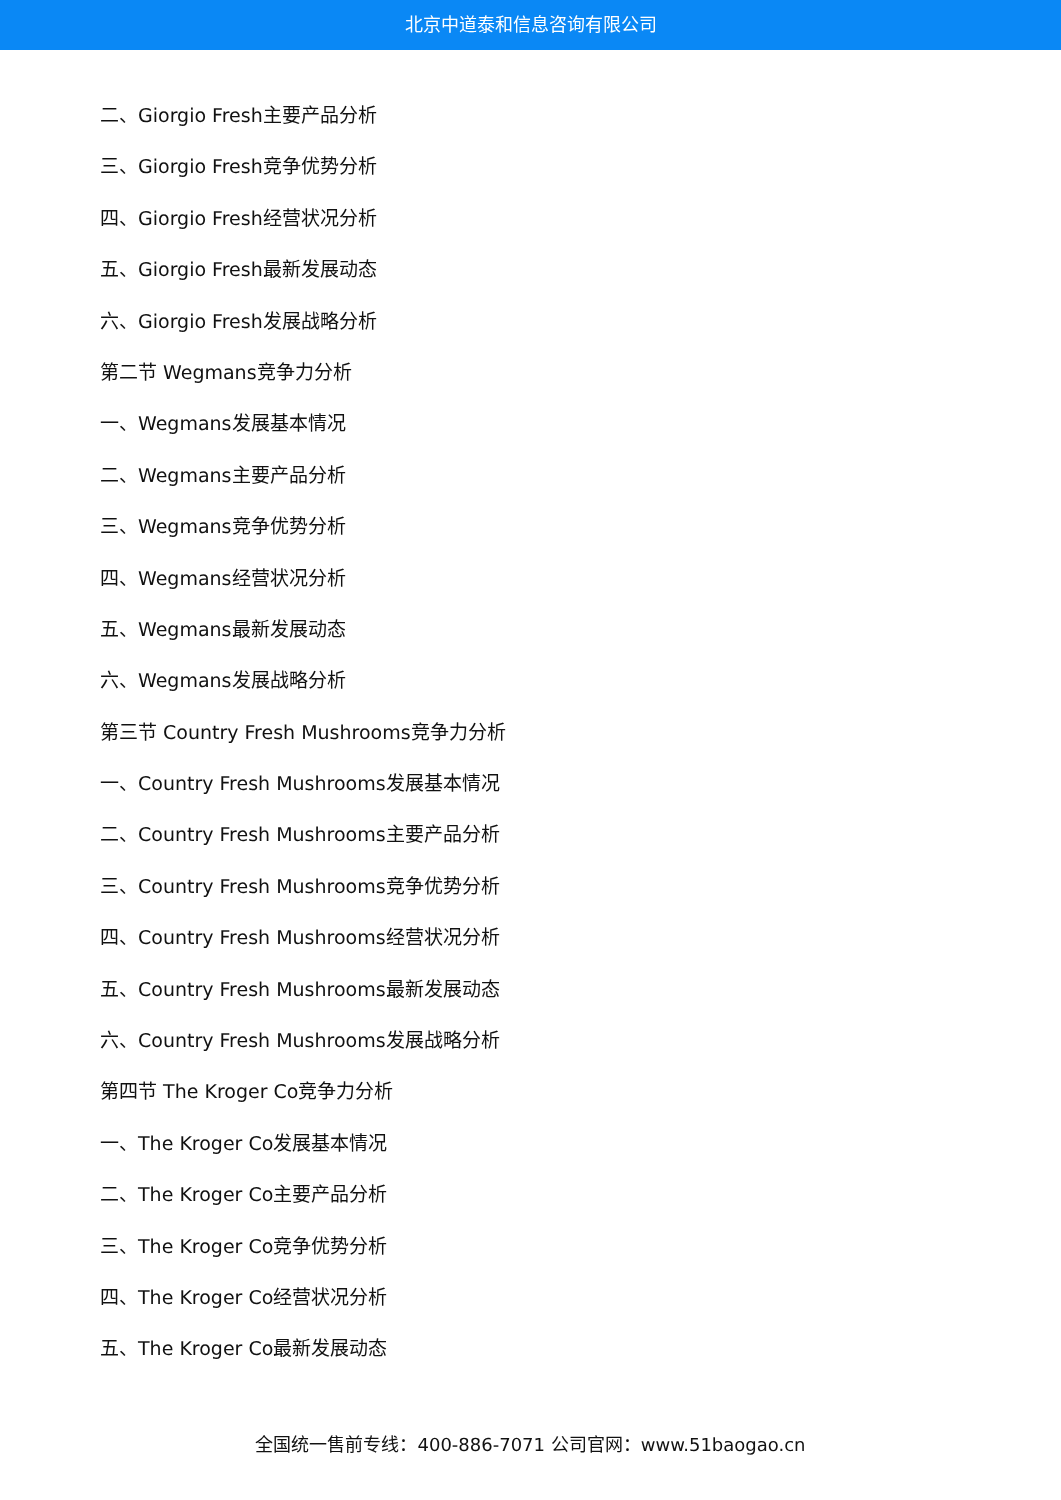北京中道泰和信息咨询有限公司
二、Giorgio Fresh主要产品分析
三、Giorgio Fresh竞争优势分析
四、Giorgio Fresh经营状况分析
五、Giorgio Fresh最新发展动态
六、Giorgio Fresh发展战略分析
第二节 Wegmans竞争力分析
一、Wegmans发展基本情况
二、Wegmans主要产品分析
三、Wegmans竞争优势分析
四、Wegmans经营状况分析
五、Wegmans最新发展动态
六、Wegmans发展战略分析
第三节 Country Fresh Mushrooms竞争力分析
一、Country Fresh Mushrooms发展基本情况
二、Country Fresh Mushrooms主要产品分析
三、Country Fresh Mushrooms竞争优势分析
四、Country Fresh Mushrooms经营状况分析
五、Country Fresh Mushrooms最新发展动态
六、Country Fresh Mushrooms发展战略分析
第四节 The Kroger Co竞争力分析
一、The Kroger Co发展基本情况
二、The Kroger Co主要产品分析
三、The Kroger Co竞争优势分析
四、The Kroger Co经营状况分析
五、The Kroger Co最新发展动态
全国统一售前专线：400-886-7071 公司官网：www.51baogao.cn